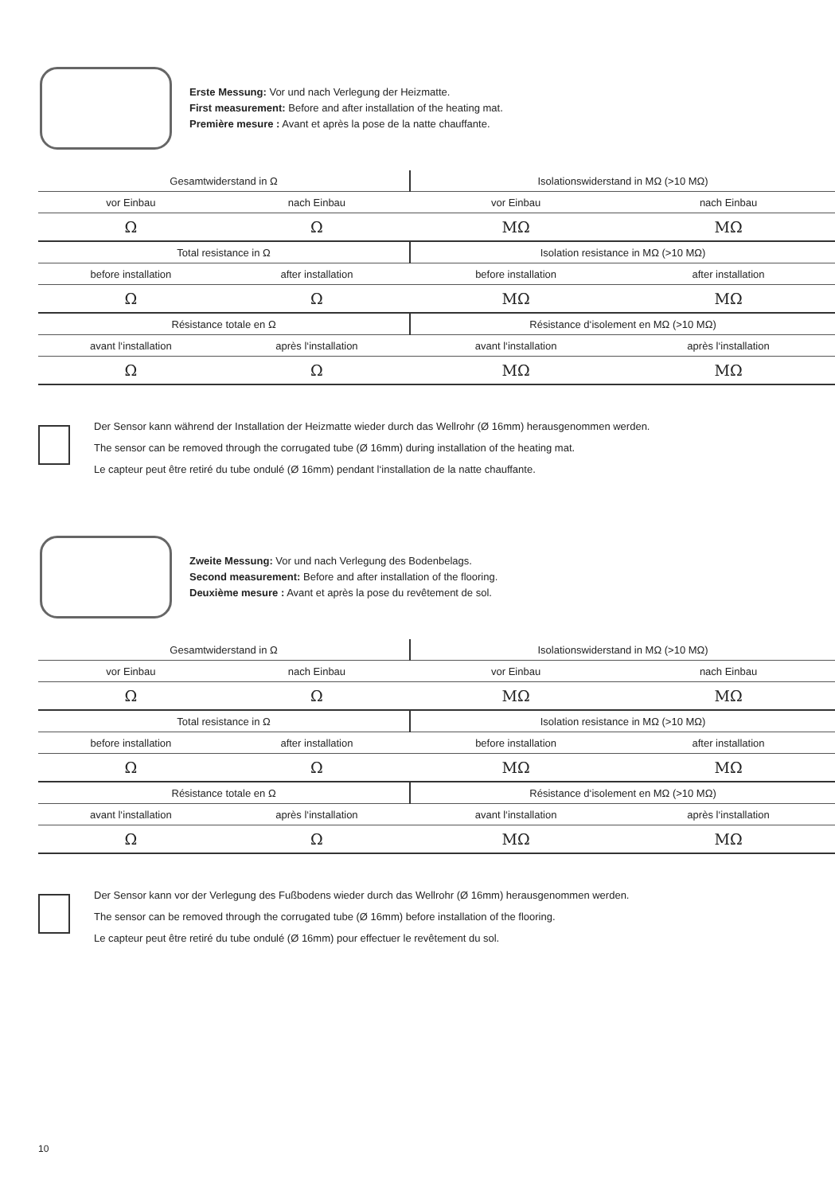Erste Messung: Vor und nach Verlegung der Heizmatte.
First measurement: Before and after installation of the heating mat.
Première mesure : Avant et après la pose de la natte chauffante.
| Gesamtwiderstand in Ω | | Isolationswiderstand in MΩ (>10 MΩ) | |
| vor Einbau | nach Einbau | vor Einbau | nach Einbau |
| Ω | Ω | MΩ | MΩ |
| Total resistance in Ω | | Isolation resistance in MΩ (>10 MΩ) | |
| before installation | after installation | before installation | after installation |
| Ω | Ω | MΩ | MΩ |
| Résistance totale en Ω | | Résistance d‘isolement en MΩ (>10 MΩ) | |
| avant l‘installation | après l‘installation | avant l‘installation | après l‘installation |
| Ω | Ω | MΩ | MΩ |
Der Sensor kann während der Installation der Heizmatte wieder durch das Wellrohr (Ø 16mm) herausgenommen werden.
The sensor can be removed through the corrugated tube (Ø 16mm) during installation of the heating mat.
Le capteur peut être retiré du tube ondulé (Ø 16mm) pendant l‘installation de la natte chauffante.
Zweite Messung: Vor und nach Verlegung des Bodenbelags.
Second measurement: Before and after installation of the flooring.
Deuxième mesure : Avant et après la pose du revêtement de sol.
| Gesamtwiderstand in Ω | | Isolationswiderstand in MΩ (>10 MΩ) | |
| vor Einbau | nach Einbau | vor Einbau | nach Einbau |
| Ω | Ω | MΩ | MΩ |
| Total resistance in Ω | | Isolation resistance in MΩ (>10 MΩ) | |
| before installation | after installation | before installation | after installation |
| Ω | Ω | MΩ | MΩ |
| Résistance totale en Ω | | Résistance d‘isolement en MΩ (>10 MΩ) | |
| avant l‘installation | après l‘installation | avant l‘installation | après l‘installation |
| Ω | Ω | MΩ | MΩ |
Der Sensor kann vor der Verlegung des Fußbodens wieder durch das Wellrohr (Ø 16mm) herausgenommen werden.
The sensor can be removed through the corrugated tube (Ø 16mm) before installation of the flooring.
Le capteur peut être retiré du tube ondulé (Ø 16mm) pour effectuer le revêtement du sol.
10